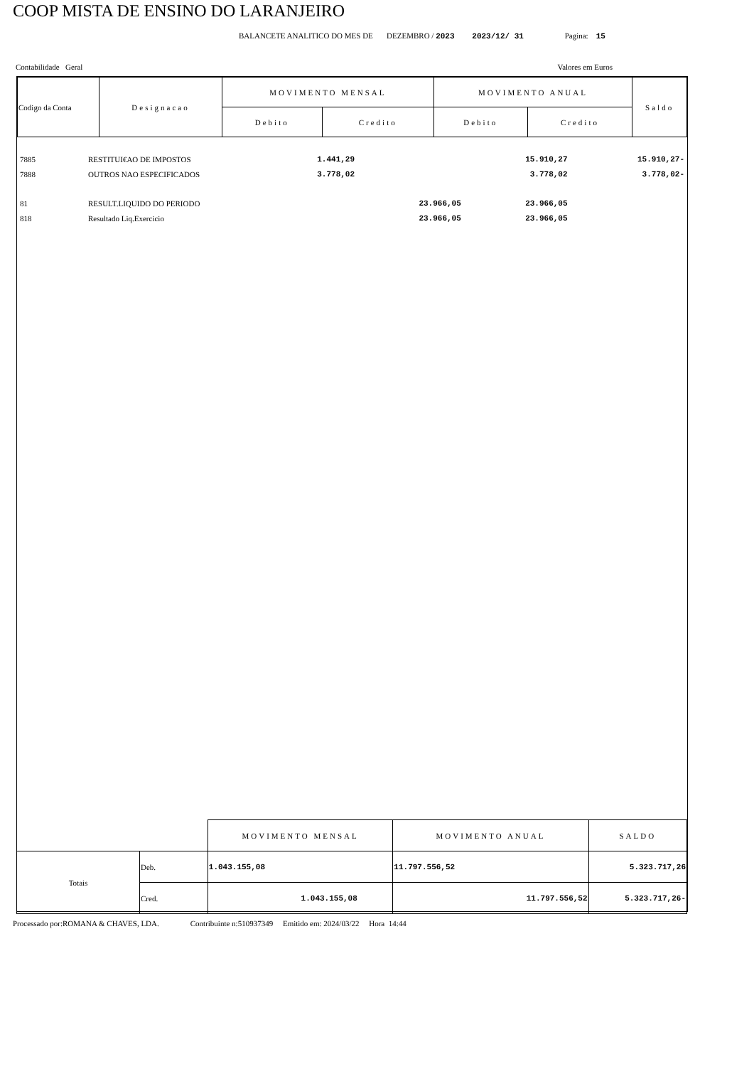COOP MISTA DE ENSINO DO LARANJEIRO
BALANCETE ANALITICO DO MES DE DEZEMBRO / 2023 2023/12/ 31 Pagina: 15
Contabilidade Geral Valores em Euros
| Codigo da Conta | Designacao | MOVIMENTO MENSAL | | MOVIMENTO ANUAL | | Saldo |
| | | Debito | Credito | Debito | Credito | |
| 7885 | RESTITUI€AO DE IMPOSTOS | 1.441,29 | | 15.910,27 | 15.910,27- |
| 7888 | OUTROS NAO ESPECIFICADOS | 3.778,02 | | 3.778,02 | 3.778,02- |
| 81 | RESULT.LIQUIDO DO PERIODO | | 23.966,05 | 23.966,05 | |
| 818 | Resultado Liq.Exercicio | | 23.966,05 | 23.966,05 | |
| | | MOVIMENTO MENSAL | | MOVIMENTO ANUAL | | SALDO |
| Totais | Deb. | 1.043.155,08 | | 11.797.556,52 | | 5.323.717,26 |
| | Cred. | | 1.043.155,08 | | 11.797.556,52 | 5.323.717,26- |
Processado por:ROMANA & CHAVES, LDA. Contribuinte n:510937349 Emitido em: 2024/03/22 Hora 14:44